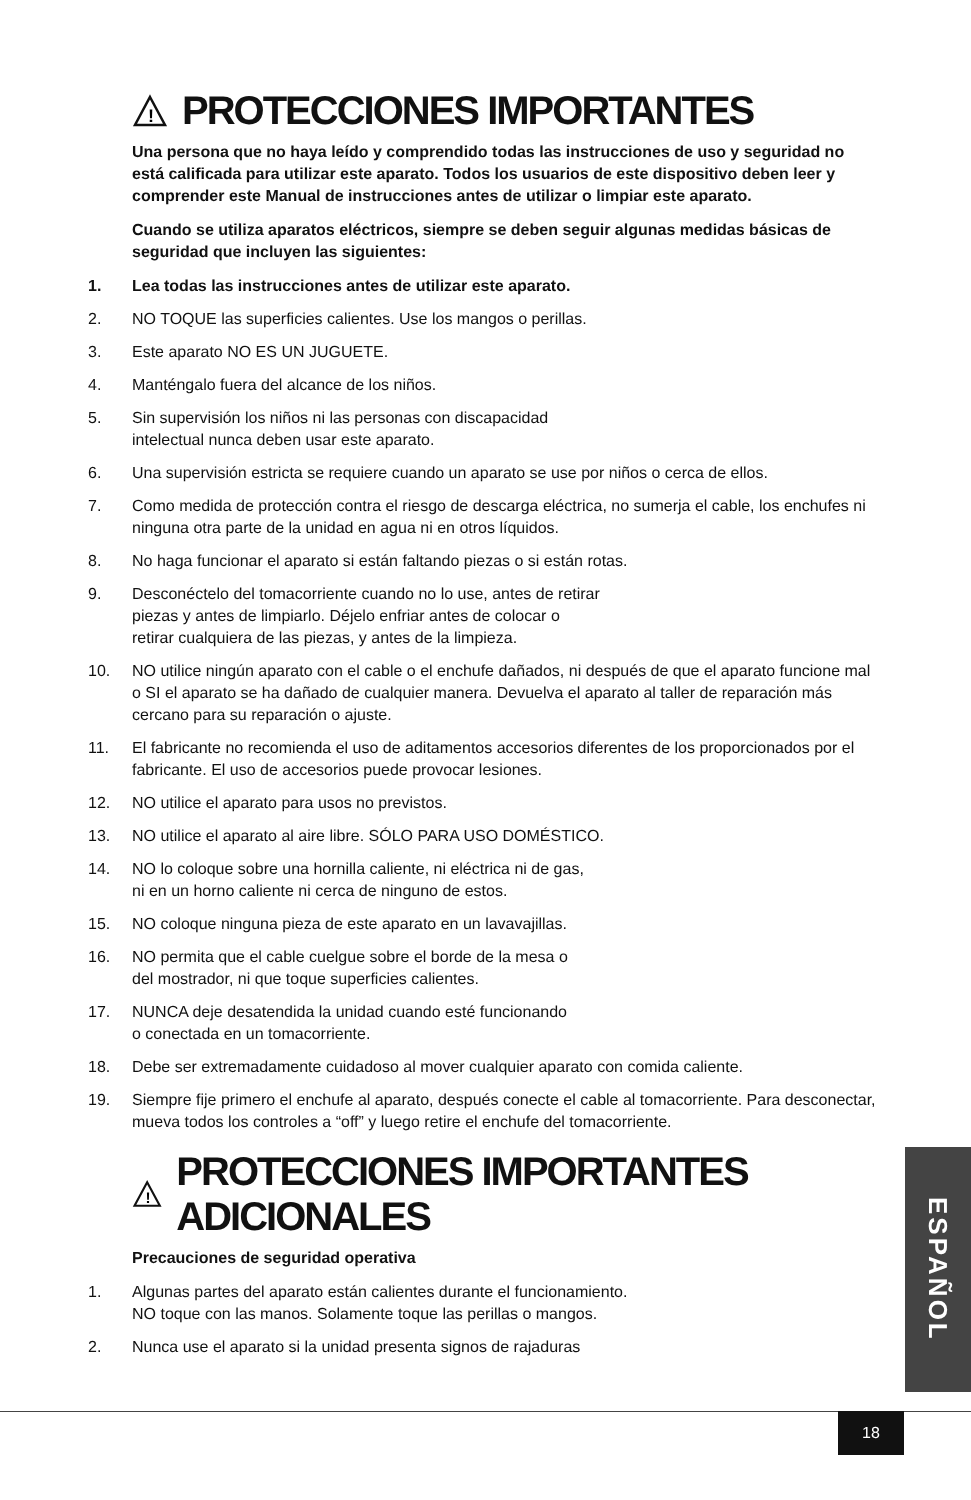!
PROTECCIONES IMPORTANTES
Una persona que no haya leído y comprendido todas las instrucciones de uso y seguridad no está calificada para utilizar este aparato. Todos los usuarios de este dispositivo deben leer y comprender este Manual de instrucciones antes de utilizar o limpiar este aparato.
Cuando se utiliza aparatos eléctricos, siempre se deben seguir algunas medidas básicas de seguridad que incluyen las siguientes:
1. Lea todas las instrucciones antes de utilizar este aparato.
2. NO TOQUE las superficies calientes. Use los mangos o perillas.
3. Este aparato NO ES UN JUGUETE.
4. Manténgalo fuera del alcance de los niños.
5. Sin supervisión los niños ni las personas con discapacidad
intelectual nunca deben usar este aparato.
6. Una supervisión estricta se requiere cuando un aparato se use por niños o cerca de ellos.
7. Como medida de protección contra el riesgo de descarga eléctrica, no sumerja el cable, los enchufes ni ninguna otra parte de la unidad en agua ni en otros líquidos.
8. No haga funcionar el aparato si están faltando piezas o si están rotas.
9. Desconéctelo del tomacorriente cuando no lo use, antes de retirar
piezas y antes de limpiarlo. Déjelo enfriar antes de colocar o
retirar cualquiera de las piezas, y antes de la limpieza.
10. NO utilice ningún aparato con el cable o el enchufe dañados, ni después de que el aparato funcione mal o SI el aparato se ha dañado de cualquier manera. Devuelva el aparato al taller de reparación más cercano para su reparación o ajuste.
11. El fabricante no recomienda el uso de aditamentos accesorios diferentes de los proporcionados por el fabricante. El uso de accesorios puede provocar lesiones.
12. NO utilice el aparato para usos no previstos.
13. NO utilice el aparato al aire libre. SÓLO PARA USO DOMÉSTICO.
14. NO lo coloque sobre una hornilla caliente, ni eléctrica ni de gas,
ni en un horno caliente ni cerca de ninguno de estos.
15. NO coloque ninguna pieza de este aparato en un lavavajillas.
16. NO permita que el cable cuelgue sobre el borde de la mesa o
del mostrador, ni que toque superficies calientes.
17. NUNCA deje desatendida la unidad cuando esté funcionando
o conectada en un tomacorriente.
18. Debe ser extremadamente cuidadoso al mover cualquier aparato con comida caliente.
19. Siempre fije primero el enchufe al aparato, después conecte el cable al tomacorriente. Para desconectar, mueva todos los controles a “off” y luego retire el enchufe del tomacorriente.
!
PROTECCIONES IMPORTANTES ADICIONALES
Precauciones de seguridad operativa
1. Algunas partes del aparato están calientes durante el funcionamiento.
NO toque con las manos. Solamente toque las perillas o mangos.
2. Nunca use el aparato si la unidad presenta signos de rajaduras
ESPAÑOL
18